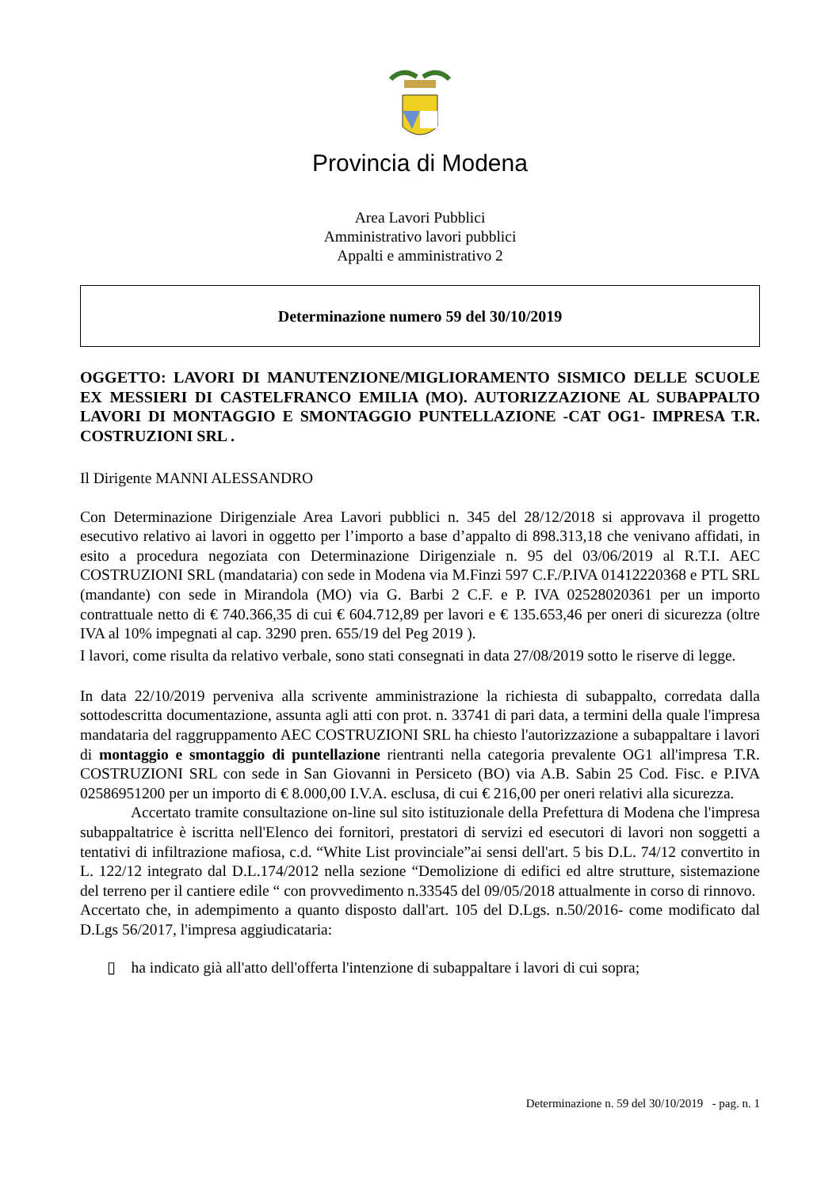Provincia di Modena
Area Lavori Pubblici
Amministrativo lavori pubblici
Appalti e amministrativo 2
Determinazione numero 59 del 30/10/2019
OGGETTO: LAVORI DI MANUTENZIONE/MIGLIORAMENTO SISMICO DELLE SCUOLE EX MESSIERI DI CASTELFRANCO EMILIA (MO). AUTORIZZAZIONE AL SUBAPPALTO LAVORI DI MONTAGGIO E SMONTAGGIO PUNTELLAZIONE -CAT OG1- IMPRESA T.R. COSTRUZIONI SRL .
Il Dirigente MANNI ALESSANDRO
Con Determinazione Dirigenziale Area Lavori pubblici n. 345 del 28/12/2018 si approvava il progetto esecutivo relativo ai lavori in oggetto per l’importo a base d’appalto di 898.313,18 che venivano affidati, in esito a procedura negoziata con Determinazione Dirigenziale n. 95 del 03/06/2019 al R.T.I. AEC COSTRUZIONI SRL (mandataria) con sede in Modena via M.Finzi 597 C.F./P.IVA 01412220368 e PTL SRL (mandante) con sede in Mirandola (MO) via G. Barbi 2 C.F. e P. IVA 02528020361 per un importo contrattuale netto di € 740.366,35 di cui € 604.712,89 per lavori e € 135.653,46 per oneri di sicurezza (oltre IVA al 10% impegnati al cap. 3290 pren. 655/19 del Peg 2019 ).
I lavori, come risulta da relativo verbale, sono stati consegnati in data 27/08/2019 sotto le riserve di legge.
In data 22/10/2019 perveniva alla scrivente amministrazione la richiesta di subappalto, corredata dalla sottodescritta documentazione, assunta agli atti con prot. n. 33741 di pari data, a termini della quale l'impresa mandataria del raggruppamento AEC COSTRUZIONI SRL ha chiesto l'autorizzazione a subappaltare i lavori di montaggio e smontaggio di puntellazione rientranti nella categoria prevalente OG1 all'impresa T.R. COSTRUZIONI SRL con sede in San Giovanni in Persiceto (BO) via A.B. Sabin 25 Cod. Fisc. e P.IVA 02586951200 per un importo di € 8.000,00 I.V.A. esclusa, di cui € 216,00 per oneri relativi alla sicurezza.
Accertato tramite consultazione on-line sul sito istituzionale della Prefettura di Modena che l'impresa subappaltatrice è iscritta nell'Elenco dei fornitori, prestatori di servizi ed esecutori di lavori non soggetti a tentativi di infiltrazione mafiosa, c.d. “White List provinciale”ai sensi dell'art. 5 bis D.L. 74/12 convertito in L. 122/12 integrato dal D.L.174/2012 nella sezione “Demolizione di edifici ed altre strutture, sistemazione del terreno per il cantiere edile “ con provvedimento n.33545 del 09/05/2018 attualmente in corso di rinnovo.
Accertato che, in adempimento a quanto disposto dall'art. 105 del D.Lgs. n.50/2016- come modificato dal D.Lgs 56/2017, l'impresa aggiudicataria:
▯ ha indicato già all'atto dell'offerta l'intenzione di subappaltare i lavori di cui sopra;
Determinazione n. 59 del 30/10/2019 - pag. n. 1